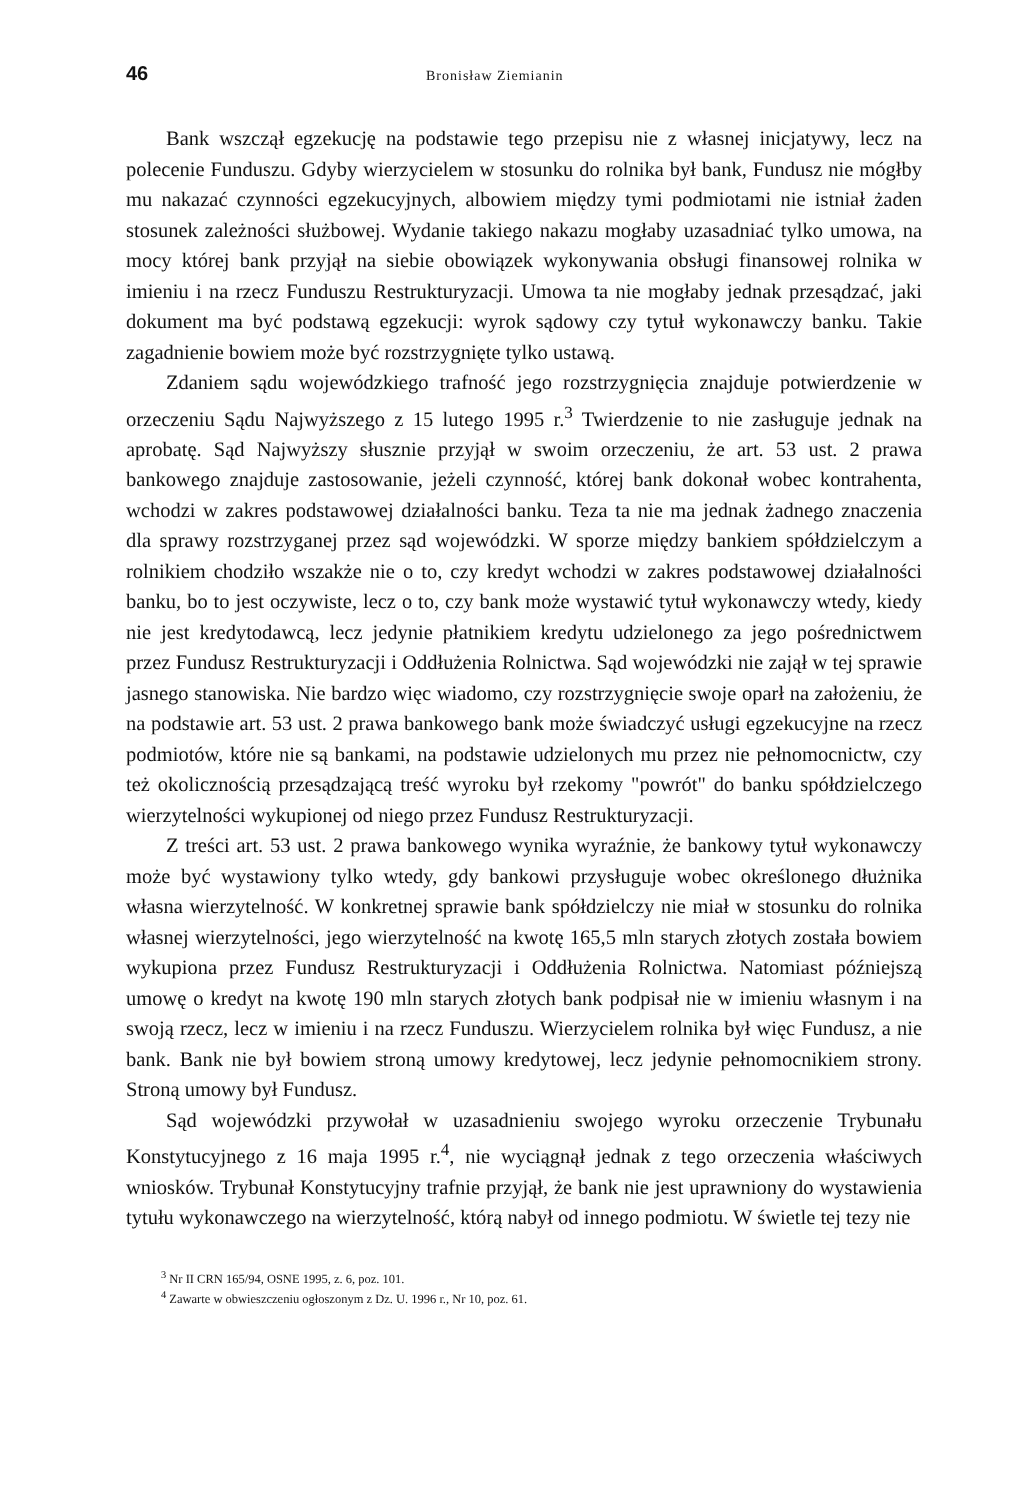46 Bronisław Ziemianin
Bank wszczął egzekucję na podstawie tego przepisu nie z własnej inicjatywy, lecz na polecenie Funduszu. Gdyby wierzycielem w stosunku do rolnika był bank, Fundusz nie mógłby mu nakazać czynności egzekucyjnych, albowiem między tymi podmiotami nie istniał żaden stosunek zależności służbowej. Wydanie takiego nakazu mogłaby uzasadniać tylko umowa, na mocy której bank przyjął na siebie obowiązek wykonywania obsługi finansowej rolnika w imieniu i na rzecz Funduszu Restrukturyzacji. Umowa ta nie mogłaby jednak przesądzać, jaki dokument ma być podstawą egzekucji: wyrok sądowy czy tytuł wykonawczy banku. Takie zagadnienie bowiem może być rozstrzygnięte tylko ustawą.
Zdaniem sądu wojewódzkiego trafność jego rozstrzygnięcia znajduje potwierdzenie w orzeczeniu Sądu Najwyższego z 15 lutego 1995 r.<sup>3</sup> Twierdzenie to nie zasługuje jednak na aprobatę. Sąd Najwyższy słusznie przyjął w swoim orzeczeniu, że art. 53 ust. 2 prawa bankowego znajduje zastosowanie, jeżeli czynność, której bank dokonał wobec kontrahenta, wchodzi w zakres podstawowej działalności banku. Teza ta nie ma jednak żadnego znaczenia dla sprawy rozstrzyganej przez sąd wojewódzki. W sporze między bankiem spółdzielczym a rolnikiem chodziło wszakże nie o to, czy kredyt wchodzi w zakres podstawowej działalności banku, bo to jest oczywiste, lecz o to, czy bank może wystawić tytuł wykonawczy wtedy, kiedy nie jest kredytodawcą, lecz jedynie płatnikiem kredytu udzielonego za jego pośrednictwem przez Fundusz Restrukturyzacji i Oddłużenia Rolnictwa. Sąd wojewódzki nie zajął w tej sprawie jasnego stanowiska. Nie bardzo więc wiadomo, czy rozstrzygnięcie swoje oparł na założeniu, że na podstawie art. 53 ust. 2 prawa bankowego bank może świadczyć usługi egzekucyjne na rzecz podmiotów, które nie są bankami, na podstawie udzielonych mu przez nie pełnomocnictw, czy też okolicznością przesądzającą treść wyroku był rzekomy "powrót" do banku spółdzielczego wierzytelności wykupionej od niego przez Fundusz Restrukturyzacji.
Z treści art. 53 ust. 2 prawa bankowego wynika wyraźnie, że bankowy tytuł wykonawczy może być wystawiony tylko wtedy, gdy bankowi przysługuje wobec określonego dłużnika własna wierzytelność. W konkretnej sprawie bank spółdzielczy nie miał w stosunku do rolnika własnej wierzytelności, jego wierzytelność na kwotę 165,5 mln starych złotych została bowiem wykupiona przez Fundusz Restrukturyzacji i Oddłużenia Rolnictwa. Natomiast późniejszą umowę o kredyt na kwotę 190 mln starych złotych bank podpisał nie w imieniu własnym i na swoją rzecz, lecz w imieniu i na rzecz Funduszu. Wierzycielem rolnika był więc Fundusz, a nie bank. Bank nie był bowiem stroną umowy kredytowej, lecz jedynie pełnomocnikiem strony. Stroną umowy był Fundusz.
Sąd wojewódzki przywołał w uzasadnieniu swojego wyroku orzeczenie Trybunału Konstytucyjnego z 16 maja 1995 r.<sup>4</sup>, nie wyciągnął jednak z tego orzeczenia właściwych wniosków. Trybunał Konstytucyjny trafnie przyjął, że bank nie jest uprawniony do wystawienia tytułu wykonawczego na wierzytelność, którą nabył od innego podmiotu. W świetle tej tezy nie
<sup>3</sup> Nr II CRN 165/94, OSNE 1995, z. 6, poz. 101.
<sup>4</sup> Zawarte w obwieszczeniu ogłoszonym z Dz. U. 1996 r., Nr 10, poz. 61.